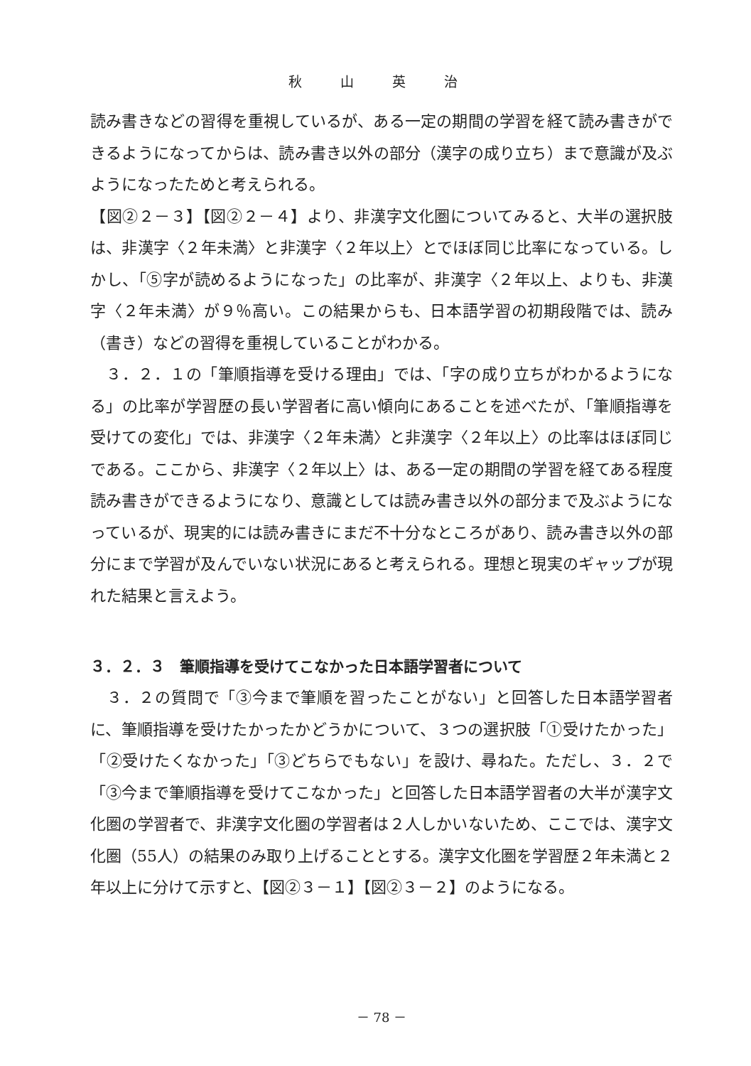秋 山 英 治
読み書きなどの習得を重視しているが、ある一定の期間の学習を経て読み書きができるようになってからは、読み書き以外の部分（漢字の成り立ち）まで意識が及ぶようになったためと考えられる。
【図②２－３】【図②２－４】より、非漢字文化圏についてみると、大半の選択肢は、非漢字〈２年未満〉と非漢字〈２年以上〉とでほぼ同じ比率になっている。しかし、「⑤字が読めるようになった」の比率が、非漢字〈２年以上、よりも、非漢字〈２年未満〉が９％高い。この結果からも、日本語学習の初期段階では、読み（書き）などの習得を重視していることがわかる。
　３．２．１の「筆順指導を受ける理由」では、「字の成り立ちがわかるようになる」の比率が学習歴の長い学習者に高い傾向にあることを述べたが、「筆順指導を受けての変化」では、非漢字〈２年未満〉と非漢字〈２年以上〉の比率はほぼ同じである。ここから、非漢字〈２年以上〉は、ある一定の期間の学習を経てある程度読み書きができるようになり、意識としては読み書き以外の部分まで及ぶようになっているが、現実的には読み書きにまだ不十分なところがあり、読み書き以外の部分にまで学習が及んでいない状況にあると考えられる。理想と現実のギャップが現れた結果と言えよう。
３．２．３　筆順指導を受けてこなかった日本語学習者について
　３．２の質問で「③今まで筆順を習ったことがない」と回答した日本語学習者に、筆順指導を受けたかったかどうかについて、３つの選択肢「①受けたかった」「②受けたくなかった」「③どちらでもない」を設け、尋ねた。ただし、３．２で「③今まで筆順指導を受けてこなかった」と回答した日本語学習者の大半が漢字文化圏の学習者で、非漢字文化圏の学習者は２人しかいないため、ここでは、漢字文化圏（55人）の結果のみ取り上げることとする。漢字文化圏を学習歴２年未満と２年以上に分けて示すと、【図②３－１】【図②３－２】のようになる。
－ 78 －